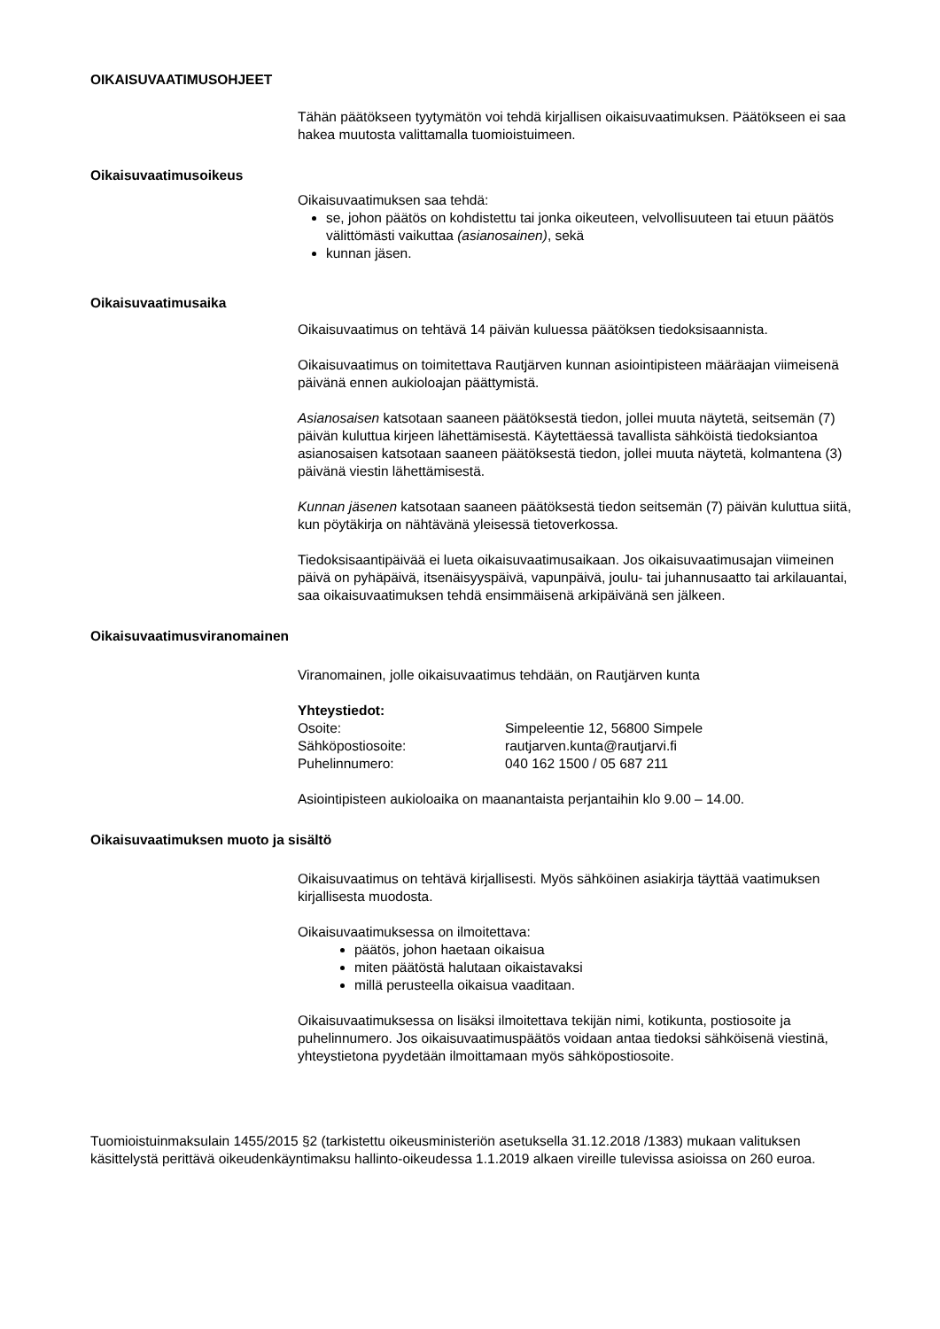OIKAISUVAATIMUSOHJEET
Tähän päätökseen tyytymätön voi tehdä kirjallisen oikaisuvaatimuksen. Päätök­seen ei saa hakea muutosta valittamalla tuomioistuimeen.
Oikaisuvaatimusoikeus
Oikaisuvaatimuksen saa tehdä:
se, johon päätös on kohdistettu tai jonka oikeuteen, velvollisuuteen tai etuun päätös välittömästi vaikuttaa (asianosainen), sekä
kunnan jäsen.
Oikaisuvaatimusaika
Oikaisuvaatimus on tehtävä 14 päivän kuluessa päätöksen tiedoksisaannista.
Oikaisuvaatimus on toimitettava Rautjärven kunnan asiointipisteen määräajan viimeisenä päivänä ennen aukioloajan päättymistä.
Asianosaisen katsotaan saaneen päätöksestä tiedon, jollei muuta näytetä, seit­semän (7) päivän kuluttua kirjeen lähettämisestä. Käytettäessä tavallista säh­köistä tiedoksiantoa asianosaisen katsotaan saaneen päätöksestä tiedon, jollei muuta näytetä, kolmantena (3) päivänä viestin lähettämisestä.
Kunnan jäsenen katsotaan saaneen päätöksestä tiedon seitsemän (7) päivän kuluttua siitä, kun pöytäkirja on nähtävänä yleisessä tietoverkossa.
Tiedoksisaantipäivää ei lueta oikaisuvaatimusaikaan. Jos oikaisuvaatimusajan viimeinen päivä on pyhäpäivä, itsenäisyyspäivä, vapunpäivä, joulu- tai juhan­nusaatto tai arkilauantai, saa oikaisuvaatimuksen tehdä ensimmäisenä arkipäi­vänä sen jälkeen.
Oikaisuvaatimusviranomainen
Viranomainen, jolle oikaisuvaatimus tehdään, on Rautjärven kunta
Yhteystiedot:
Osoite: Simpeleentie 12, 56800 Simpele
Sähköpostiosoite: rautjarven.kunta@rautjarvi.fi
Puhelinnumero: 040 162 1500 / 05 687 211
Asiointipisteen aukioloaika on maanantaista perjantaihin klo 9.00 – 14.00.
Oikaisuvaatimuksen muoto ja sisältö
Oikaisuvaatimus on tehtävä kirjallisesti. Myös sähköinen asiakirja täyttää vaati­muksen kirjallisesta muodosta.
Oikaisuvaatimuksessa on ilmoitettava:
päätös, johon haetaan oikaisua
miten päätöstä halutaan oikaistavaksi
millä perusteella oikaisua vaaditaan.
Oikaisuvaatimuksessa on lisäksi ilmoitettava tekijän nimi, kotikunta, postiosoite ja puhelinnumero. Jos oikaisuvaatimuspäätös voidaan antaa tiedoksi sähköi­senä viestinä, yhteystietona pyydetään ilmoittamaan myös sähköpostiosoite.
Tuomioistuinmaksulain 1455/2015 §2 (tarkistettu oikeusministeriön asetuksella 31.12.2018 /1383) mukaan valituksen käsittelystä perittävä oikeudenkäyntimaksu hallinto-oikeudessa 1.1.2019 alkaen vireille tulevissa asioissa on 260 euroa.